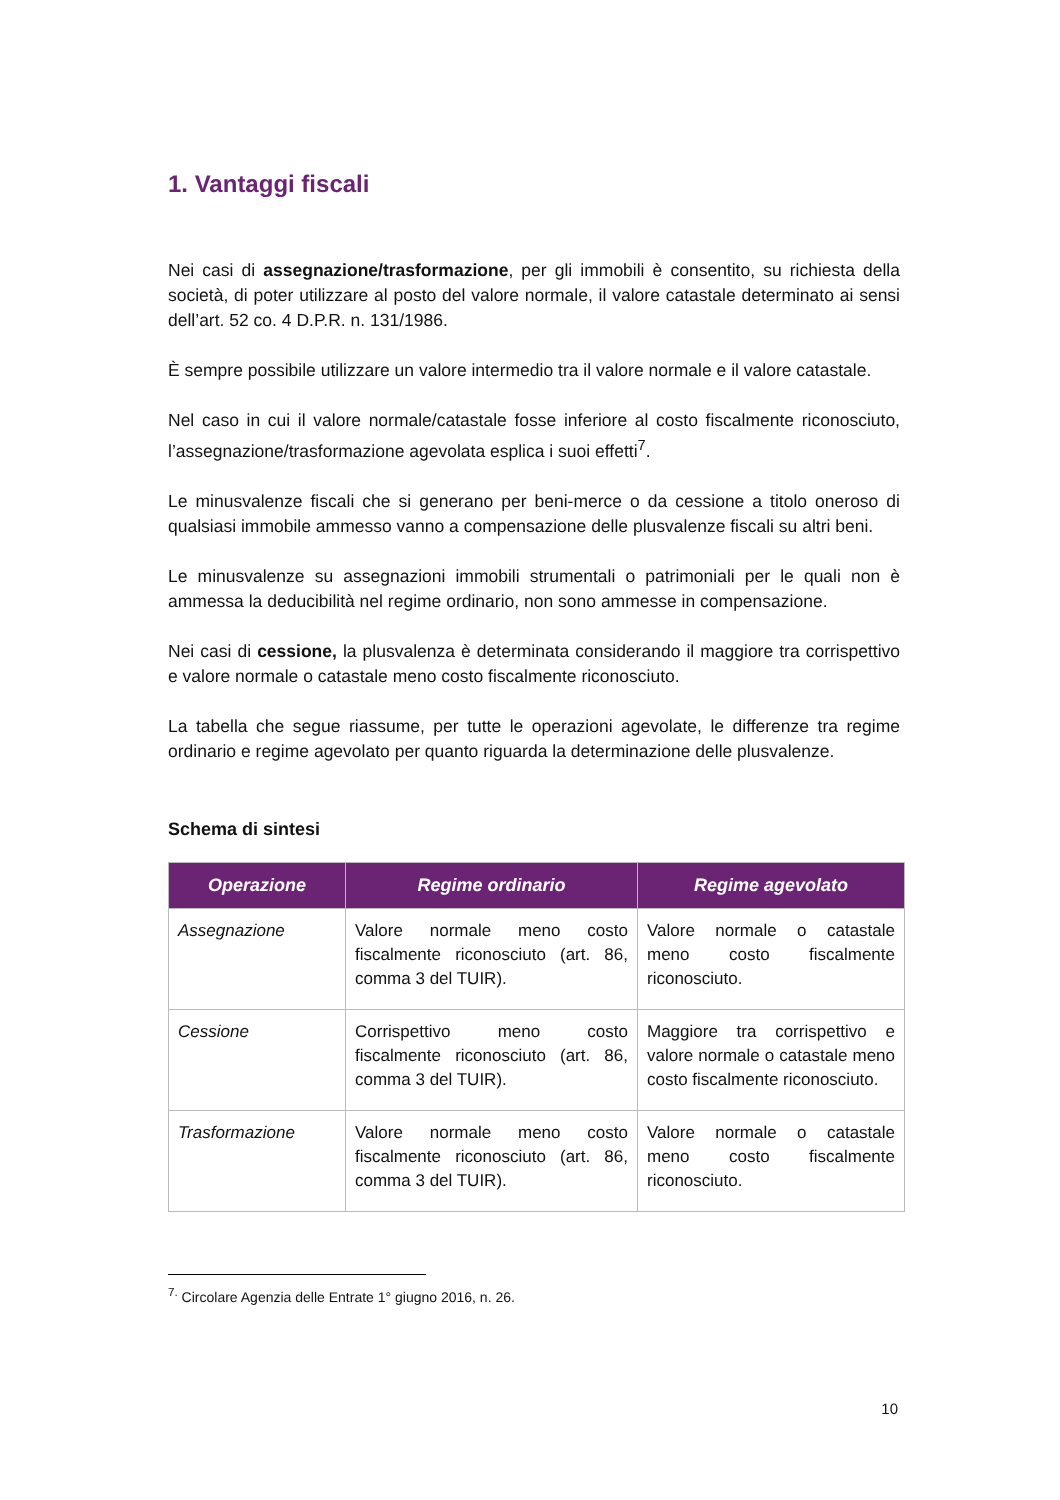1. Vantaggi fiscali
Nei casi di assegnazione/trasformazione, per gli immobili è consentito, su richiesta della società, di poter utilizzare al posto del valore normale, il valore catastale determinato ai sensi dell’art. 52 co. 4 D.P.R. n. 131/1986.
È sempre possibile utilizzare un valore intermedio tra il valore normale e il valore catastale.
Nel caso in cui il valore normale/catastale fosse inferiore al costo fiscalmente riconosciuto, l’assegnazione/trasformazione agevolata esplica i suoi effetti<sup>7</sup>.
Le minusvalenze fiscali che si generano per beni-merce o da cessione a titolo oneroso di qualsiasi immobile ammesso vanno a compensazione delle plusvalenze fiscali su altri beni.
Le minusvalenze su assegnazioni immobili strumentali o patrimoniali per le quali non è ammessa la deducibilità nel regime ordinario, non sono ammesse in compensazione.
Nei casi di cessione, la plusvalenza è determinata considerando il maggiore tra corrispettivo e valore normale o catastale meno costo fiscalmente riconosciuto.
La tabella che segue riassume, per tutte le operazioni agevolate, le differenze tra regime ordinario e regime agevolato per quanto riguarda la determinazione delle plusvalenze.
Schema di sintesi
| Operazione | Regime ordinario | Regime agevolato |
| --- | --- | --- |
| Assegnazione | Valore normale meno costo fiscalmente riconosciuto (art. 86, comma 3 del TUIR). | Valore normale o catastale meno costo fiscalmente riconosciuto. |
| Cessione | Corrispettivo meno costo fiscalmente riconosciuto (art. 86, comma 3 del TUIR). | Maggiore tra corrispettivo e valore normale o catastale meno costo fiscalmente riconosciuto. |
| Trasformazione | Valore normale meno costo fiscalmente riconosciuto (art. 86, comma 3 del TUIR). | Valore normale o catastale meno costo fiscalmente riconosciuto. |
<sup>7.</sup> Circolare Agenzia delle Entrate 1° giugno 2016, n. 26.
10